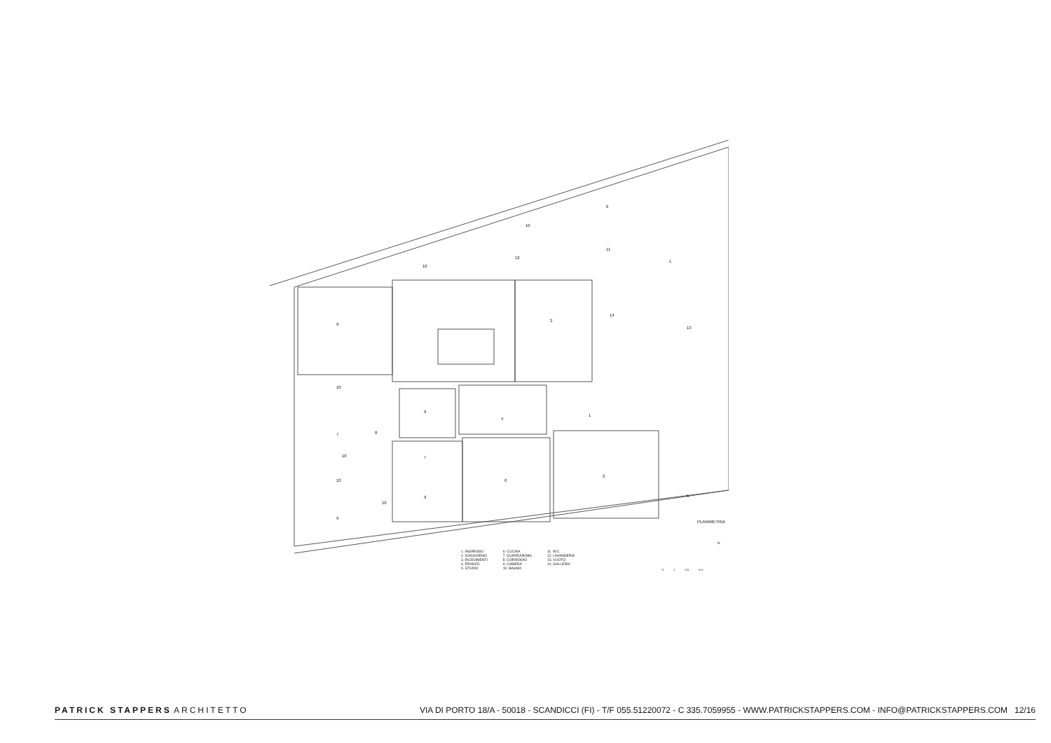9
3
14
13
9
4
1
10
7
8
7
6
2
9
10
9
10
10
5
1
11
12
10
10
6
PLANIMETRIA
1. INGRESSO
2. SOGGIORNO
3. RICEVIMENTI
4. PRANZO
5. STUDIO
6. CUCINA
7. GUARDAROBA
8. CORRIDOIO
9. CAMERA
10. BAGNO
11. W.C.
12. LAVANDERIA
13. VUOTO
14. GALLERIA
N
0 1 2.5 5 m
PATRICK STAPPERS ARCHITETTO VIA DI PORTO 18/A - 50018 - SCANDICCI (FI) - T/F 055.51220072 - C 335.7059955 - WWW.PATRICKSTAPPERS.COM - INFO@PATRICKSTAPPERS.COM 12/16